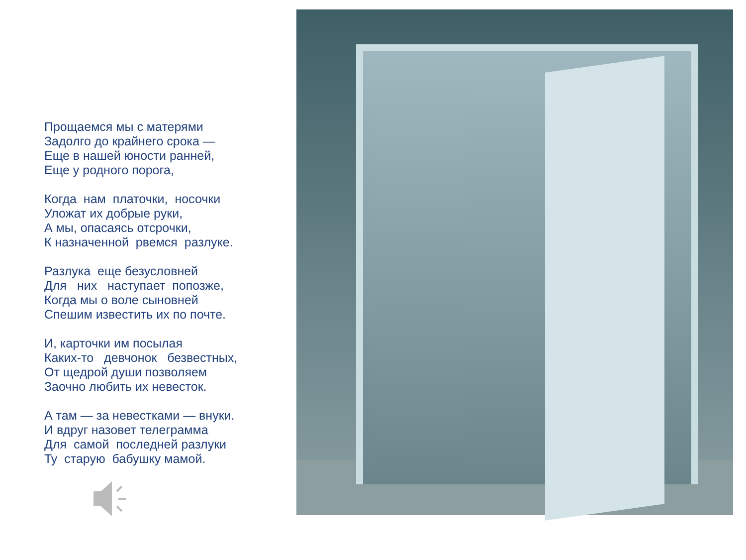Прощаемся мы с матерями Задолго до крайнего срока — Еще в нашей юности ранней, Еще у родного порога,
Когда нам платочки, носочки Уложат их добрые руки, А мы, опасаясь отсрочки, К назначенной рвемся разлуке.
Разлука еще безусловней Для них наступает попозже, Когда мы о воле сыновней Спешим известить их по почте.
И, карточки им посылая Каких-то девчонок безвестных, От щедрой души позволяем Заочно любить их невесток.
А там — за невестками — внуки. И вдруг назовет телеграмма Для самой последней разлуки Ту старую бабушку мамой.